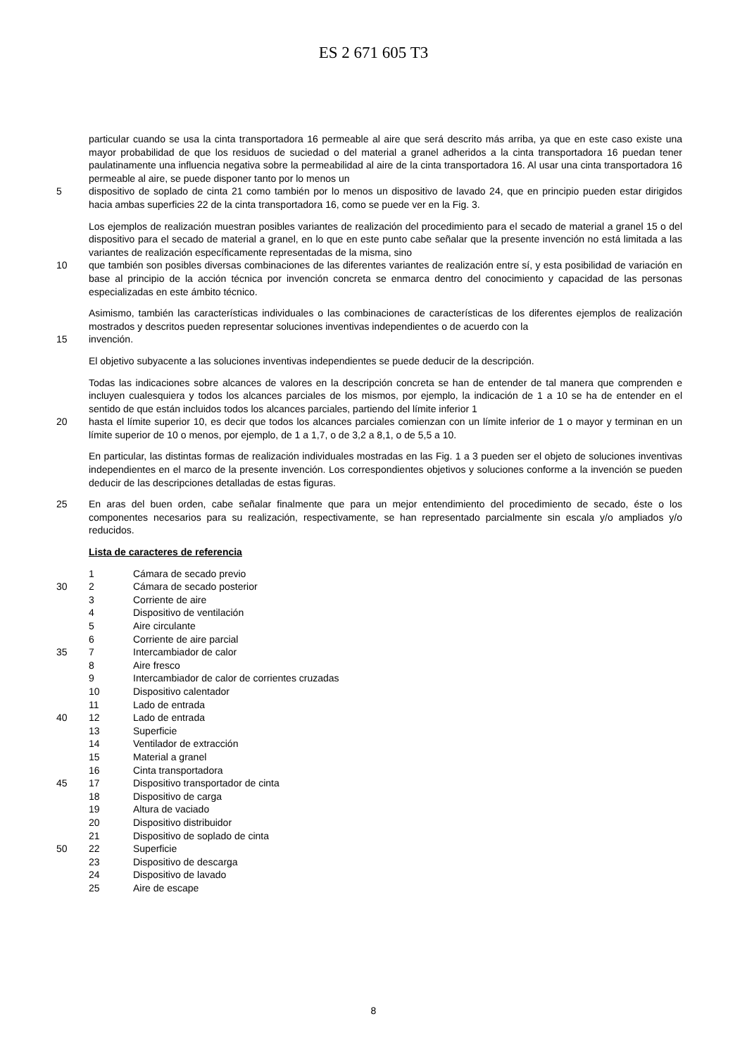ES 2 671 605 T3
particular cuando se usa la cinta transportadora 16 permeable al aire que será descrito más arriba, ya que en este caso existe una mayor probabilidad de que los residuos de suciedad o del material a granel adheridos a la cinta transportadora 16 puedan tener paulatinamente una influencia negativa sobre la permeabilidad al aire de la cinta transportadora 16. Al usar una cinta transportadora 16 permeable al aire, se puede disponer tanto por lo menos un
5 dispositivo de soplado de cinta 21 como también por lo menos un dispositivo de lavado 24, que en principio pueden estar dirigidos hacia ambas superficies 22 de la cinta transportadora 16, como se puede ver en la Fig. 3.
Los ejemplos de realización muestran posibles variantes de realización del procedimiento para el secado de material a granel 15 o del dispositivo para el secado de material a granel, en lo que en este punto cabe señalar que la presente invención no está limitada a las variantes de realización específicamente representadas de la misma, sino
10 que también son posibles diversas combinaciones de las diferentes variantes de realización entre sí, y esta posibilidad de variación en base al principio de la acción técnica por invención concreta se enmarca dentro del conocimiento y capacidad de las personas especializadas en este ámbito técnico.
Asimismo, también las características individuales o las combinaciones de características de los diferentes ejemplos de realización mostrados y descritos pueden representar soluciones inventivas independientes o de acuerdo con la
15 invención.
El objetivo subyacente a las soluciones inventivas independientes se puede deducir de la descripción.
Todas las indicaciones sobre alcances de valores en la descripción concreta se han de entender de tal manera que comprenden e incluyen cualesquiera y todos los alcances parciales de los mismos, por ejemplo, la indicación de 1 a 10 se ha de entender en el sentido de que están incluidos todos los alcances parciales, partiendo del límite inferior 1
20 hasta el límite superior 10, es decir que todos los alcances parciales comienzan con un límite inferior de 1 o mayor y terminan en un límite superior de 10 o menos, por ejemplo, de 1 a 1,7, o de 3,2 a 8,1, o de 5,5 a 10.
En particular, las distintas formas de realización individuales mostradas en las Fig. 1 a 3 pueden ser el objeto de soluciones inventivas independientes en el marco de la presente invención. Los correspondientes objetivos y soluciones conforme a la invención se pueden deducir de las descripciones detalladas de estas figuras.
25 En aras del buen orden, cabe señalar finalmente que para un mejor entendimiento del procedimiento de secado, éste o los componentes necesarios para su realización, respectivamente, se han representado parcialmente sin escala y/o ampliados y/o reducidos.
Lista de caracteres de referencia
1 Cámara de secado previo
30
2 Cámara de secado posterior
3 Corriente de aire
4 Dispositivo de ventilación
5 Aire circulante
6 Corriente de aire parcial
35
7 Intercambiador de calor
8 Aire fresco
9 Intercambiador de calor de corrientes cruzadas
10 Dispositivo calentador
11 Lado de entrada
40
12 Lado de entrada
13 Superficie
14 Ventilador de extracción
15 Material a granel
16 Cinta transportadora
45
17 Dispositivo transportador de cinta
18 Dispositivo de carga
19 Altura de vaciado
20 Dispositivo distribuidor
21 Dispositivo de soplado de cinta
50
22 Superficie
23 Dispositivo de descarga
24 Dispositivo de lavado
25 Aire de escape
8